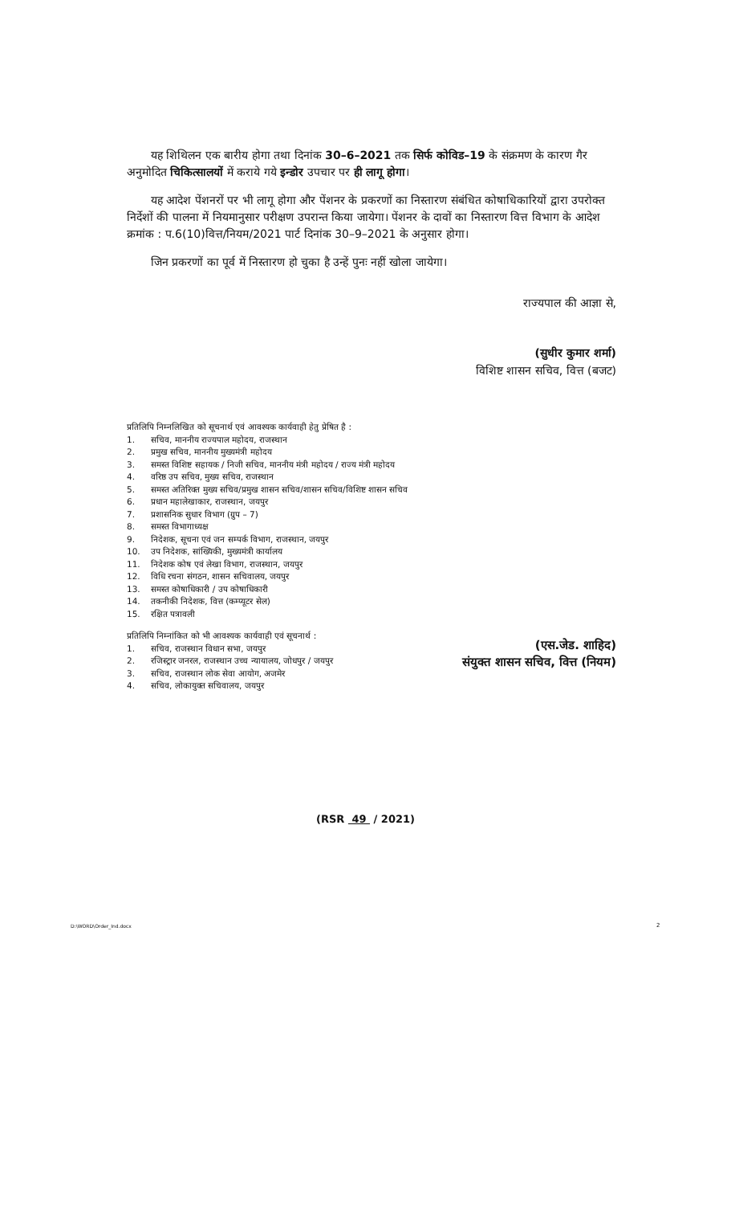यह शिथिलन एक बारीय होगा तथा दिनांक 30–6–2021 तक सिर्फ कोविड–19 के संक्रमण के कारण गैर अनुमोदित चिकित्सालयों में कराये गये इन्डोर उपचार पर ही लागू होगा।
यह आदेश पेंशनरों पर भी लागू होगा और पेंशनर के प्रकरणों का निस्तारण संबंधित कोषाधिकारियों द्वारा उपरोक्त निर्देशों की पालना में नियमानुसार परीक्षण उपरान्त किया जायेगा। पेंशनर के दावों का निस्तारण वित्त विभाग के आदेश क्रमांक : प.6(10)वित्त/नियम/2021 पार्ट दिनांक 30–9–2021 के अनुसार होगा।
जिन प्रकरणों का पूर्व में निस्तारण हो चुका है उन्हें पुनः नहीं खोला जायेगा।
राज्यपाल की आज्ञा से,
(सुधीर कुमार शर्मा)
विशिष्ट शासन सचिव, वित्त (बजट)
प्रतिलिपि निम्नलिखित को सूचनार्थ एवं आवश्यक कार्यवाही हेतु प्रेषित है :
1. सचिव, माननीय राज्यपाल महोदय, राजस्थान
2. प्रमुख सचिव, माननीय मुख्यमंत्री महोदय
3. समस्त विशिष्ट सहायक / निजी सचिव, माननीय मंत्री महोदय / राज्य मंत्री महोदय
4. वरिष्ठ उप सचिव, मुख्य सचिव, राजस्थान
5. समस्त अतिरिक्त मुख्य सचिव/प्रमुख शासन सचिव/शासन सचिव/विशिष्ट शासन सचिव
6. प्रधान महालेखाकार, राजस्थान, जयपुर
7. प्रशासनिक सुधार विभाग (ग्रुप – 7)
8. समस्त विभागाध्यक्ष
9. निदेशक, सूचना एवं जन सम्पर्क विभाग, राजस्थान, जयपुर
10. उप निदेशक, सांख्यिकी, मुख्यमंत्री कार्यालय
11. निदेशक कोष एवं लेखा विभाग, राजस्थान, जयपुर
12. विधि रचना संगठन, शासन सचिवालय, जयपुर
13. समस्त कोषाधिकारी / उप कोषाधिकारी
14. तकनीकी निदेशक, वित्त (कम्प्यूटर सेल)
15. रक्षित पत्रावली
प्रतिलिपि निम्नांकित को भी आवश्यक कार्यवाही एवं सूचनार्थ :
1. सचिव, राजस्थान विधान सभा, जयपुर
2. रजिस्ट्रार जनरल, राजस्थान उच्च न्यायालय, जोधपुर / जयपुर
3. सचिव, राजस्थान लोक सेवा आयोग, अजमेर
4. सचिव, लोकायुक्त सचिवालय, जयपुर
(एस.जेड. शाहिद)
संयुक्त शासन सचिव, वित्त (नियम)
(RSR 49 / 2021)
D:\WORD\Order_Ind.docx 2